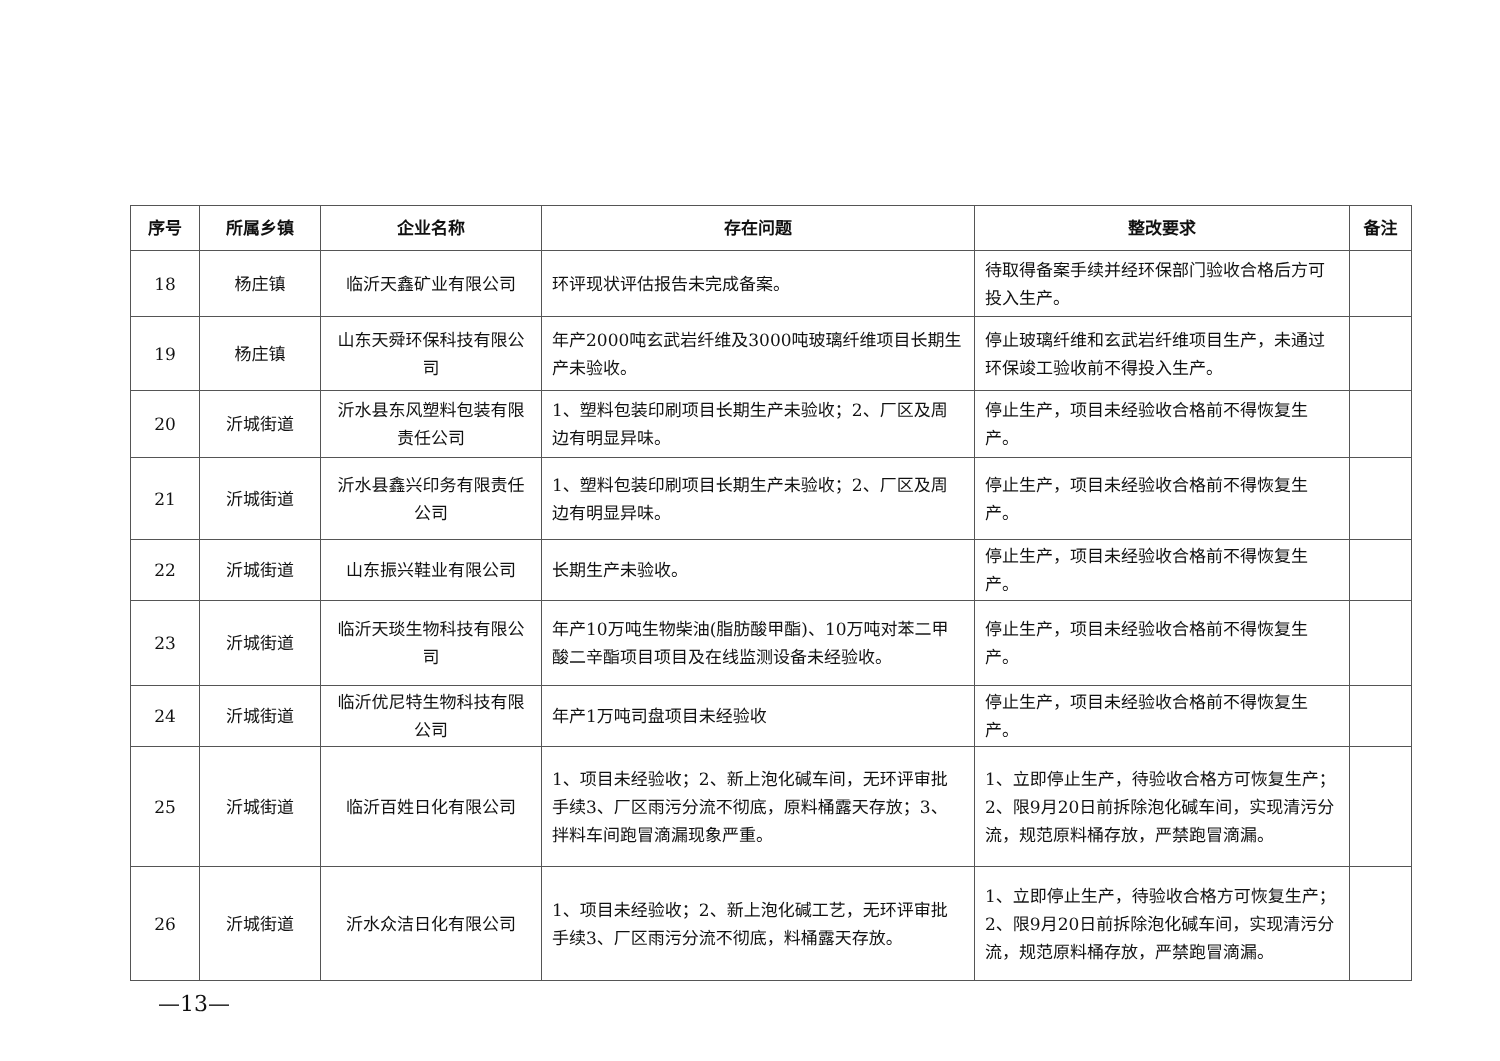| 序号 | 所属乡镇 | 企业名称 | 存在问题 | 整改要求 | 备注 |
| --- | --- | --- | --- | --- | --- |
| 18 | 杨庄镇 | 临沂天鑫矿业有限公司 | 环评现状评估报告未完成备案。 | 待取得备案手续并经环保部门验收合格后方可投入生产。 | |
| 19 | 杨庄镇 | 山东天舜环保科技有限公司 | 年产2000吨玄武岩纤维及3000吨玻璃纤维项目长期生产未验收。 | 停止玻璃纤维和玄武岩纤维项目生产，未通过环保竣工验收前不得投入生产。 | |
| 20 | 沂城街道 | 沂水县东风塑料包装有限责任公司 | 1、塑料包装印刷项目长期生产未验收；2、厂区及周边有明显异味。 | 停止生产，项目未经验收合格前不得恢复生产。 | |
| 21 | 沂城街道 | 沂水县鑫兴印务有限责任公司 | 1、塑料包装印刷项目长期生产未验收；2、厂区及周边有明显异味。 | 停止生产，项目未经验收合格前不得恢复生产。 | |
| 22 | 沂城街道 | 山东振兴鞋业有限公司 | 长期生产未验收。 | 停止生产，项目未经验收合格前不得恢复生产。 | |
| 23 | 沂城街道 | 临沂天琰生物科技有限公司 | 年产10万吨生物柴油(脂肪酸甲酯)、10万吨对苯二甲酸二辛酯项目项目及在线监测设备未经验收。 | 停止生产，项目未经验收合格前不得恢复生产。 | |
| 24 | 沂城街道 | 临沂优尼特生物科技有限公司 | 年产1万吨司盘项目未经验收 | 停止生产，项目未经验收合格前不得恢复生产。 | |
| 25 | 沂城街道 | 临沂百姓日化有限公司 | 1、项目未经验收；2、新上泡化碱车间，无环评审批手续3、厂区雨污分流不彻底，原料桶露天存放；3、拌料车间跑冒滴漏现象严重。 | 1、立即停止生产，待验收合格方可恢复生产；2、限9月20日前拆除泡化碱车间，实现清污分流，规范原料桶存放，严禁跑冒滴漏。 | |
| 26 | 沂城街道 | 沂水众洁日化有限公司 | 1、项目未经验收；2、新上泡化碱工艺，无环评审批手续3、厂区雨污分流不彻底，料桶露天存放。 | 1、立即停止生产，待验收合格方可恢复生产；2、限9月20日前拆除泡化碱车间，实现清污分流，规范原料桶存放，严禁跑冒滴漏。 | |
—13—